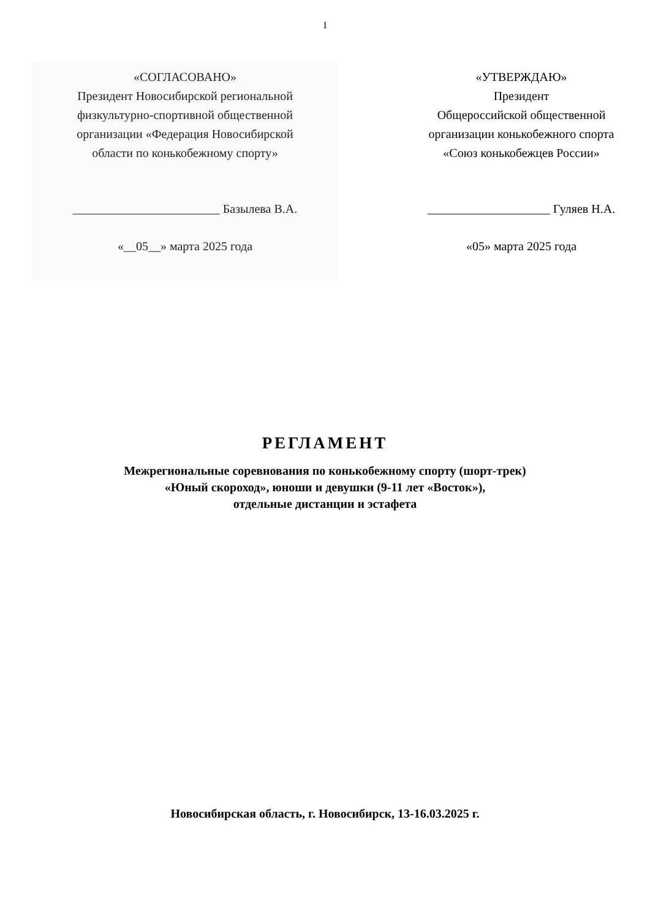1
«СОГЛАСОВАНО»
Президент Новосибирской региональной
физкультурно-спортивной общественной
организации «Федерация Новосибирской
области по конькобежному спорту»
________________________ Базылева В.А.
«__05__» марта 2025 года
«УТВЕРЖДАЮ»
Президент
Общероссийской общественной
организации конькобежного спорта
«Союз конькобежцев России»
____________________ Гуляев Н.А.
«05» марта 2025 года
РЕГЛАМЕНТ
Межрегиональные соревнования по конькобежному спорту (шорт-трек)
«Юный скороход», юноши и девушки (9-11 лет «Восток»),
отдельные дистанции и эстафета
Новосибирская область, г. Новосибирск, 13-16.03.2025 г.